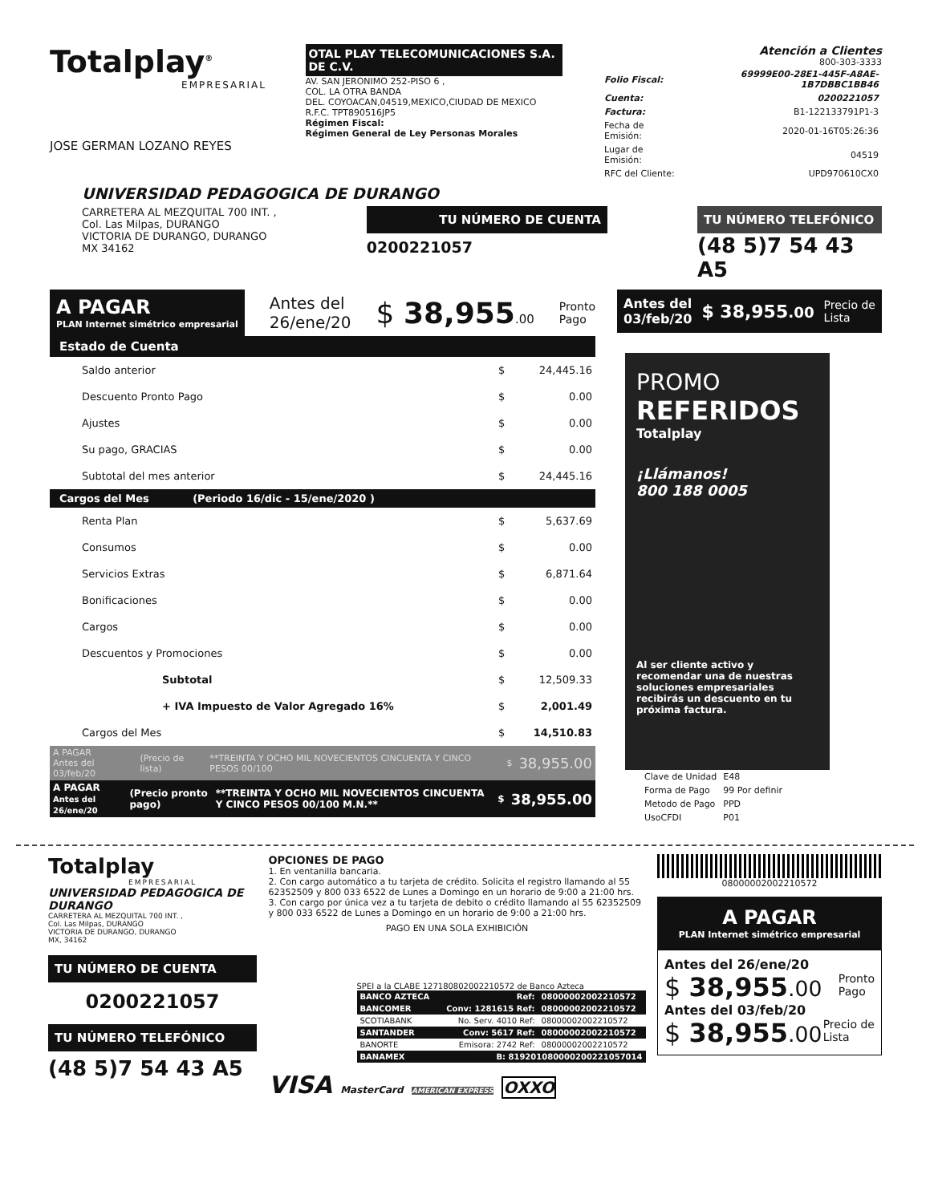Totalplay<sup>®</sup>
EMPRESARIAL
JOSE GERMAN LOZANO REYES
OTAL PLAY TELECOMUNICACIONES S.A. DE C.V.
AV. SAN JERONIMO 252-PISO 6 ,
COL. LA OTRA BANDA
DEL. COYOACAN,04519,MEXICO,CIUDAD DE MEXICO
R.F.C. TPT890516JP5
Régimen Fiscal:
Régimen General de Ley Personas Morales
Atención a Clientes
800-303-3333
| Folio Fiscal: | 69999E00-28E1-445F-A8AE-1B7DBBC1BB46 |
| Cuenta: | 0200221057 |
| Factura: | B1-122133791P1-3 |
| Fecha de Emisión: | 2020-01-16T05:26:36 |
| Lugar de Emisión: | 04519 |
| RFC del Cliente: | UPD970610CX0 |
UNIVERSIDAD PEDAGOGICA DE DURANGO
CARRETERA AL MEZQUITAL 700 INT. ,
Col. Las Milpas, DURANGO
VICTORIA DE DURANGO, DURANGO
MX 34162
TU NÚMERO DE CUENTA
0200221057
TU NÚMERO TELEFÓNICO
(48 5)7 54 43 A5
A PAGAR
PLAN Internet simétrico empresarial
Antes del
26/ene/20
$ 38,955.00
Pronto
Pago
Estado de Cuenta
| Saldo anterior | $ | 24,445.16 |
| Descuento Pronto Pago | $ | 0.00 |
| Ajustes | $ | 0.00 |
| Su pago, GRACIAS | $ | 0.00 |
| Subtotal del mes anterior | $ | 24,445.16 |
| Cargos del Mes (Periodo 16/dic - 15/ene/2020 ) | | |
| Renta Plan | $ | 5,637.69 |
| Consumos | $ | 0.00 |
| Servicios Extras | $ | 6,871.64 |
| Bonificaciones | $ | 0.00 |
| Cargos | $ | 0.00 |
| Descuentos y Promociones | $ | 0.00 |
| Subtotal | $ | 12,509.33 |
| + IVA Impuesto de Valor Agregado 16% | $ | 2,001.49 |
| Cargos del Mes | $ | 14,510.83 |
| A PAGAR Antes del 03/feb/20 | (Precio de lista) | **TREINTA Y OCHO MIL NOVECIENTOS CINCUENTA Y CINCO PESOS 00/100 | $ | 38,955.00 |
| A PAGAR Antes del 26/ene/20 | (Precio pronto pago) | **TREINTA Y OCHO MIL NOVECIENTOS CINCUENTA Y CINCO PESOS 00/100 M.N.** | $ | 38,955.00 |
Antes del
03/feb/20 $ 38,955.00 Precio de
Lista
PROMO
REFERIDOS
Totalplay
¡Llámanos!
800 188 0005
Al ser cliente activo y recomendar una de nuestras soluciones empresariales recibirás un descuento en tu próxima factura.
| Clave de Unidad | E48 |
| Forma de Pago | 99 Por definir |
| Metodo de Pago | PPD |
| UsoCFDI | P01 |
Totalplay
EMPRESARIAL
UNIVERSIDAD PEDAGOGICA DE DURANGO
CARRETERA AL MEZQUITAL 700 INT. ,
Col. Las Milpas, DURANGO
VICTORIA DE DURANGO, DURANGO
MX, 34162
TU NÚMERO DE CUENTA
0200221057
TU NÚMERO TELEFÓNICO
(48 5)7 54 43 A5
OPCIONES DE PAGO
1. En ventanilla bancaria.
2. Con cargo automático a tu tarjeta de crédito. Solicita el registro llamando al 55 62352509 y 800 033 6522 de Lunes a Domingo en un horario de 9:00 a 21:00 hrs.
3. Con cargo por única vez a tu tarjeta de debito o crédito llamando al 55 62352509 y 800 033 6522 de Lunes a Domingo en un horario de 9:00 a 21:00 hrs.
PAGO EN UNA SOLA EXHIBICIÓN
SPEI a la CLABE 127180802002210572 de Banco Azteca
| BANCO AZTECA | Ref: | 08000002002210572 |
| BANCOMER | Conv: 1281615 Ref: | 08000002002210572 |
| SCOTIABANK | No. Serv. 4010 Ref: | 08000002002210572 |
| SANTANDER | Conv: 5617 Ref: | 08000002002210572 |
| BANORTE | Emisora: 2742 Ref: | 08000002002210572 |
| BANAMEX | B: 819201080000200221057014 | |
VISA MasterCard AMERICAN EXPRESS OXXO
08000002002210572
A PAGAR
PLAN Internet simétrico empresarial
Antes del 26/ene/20
$ 38,955.00 Pronto
Pago
Antes del 03/feb/20
$ 38,955.00 Precio de
Lista